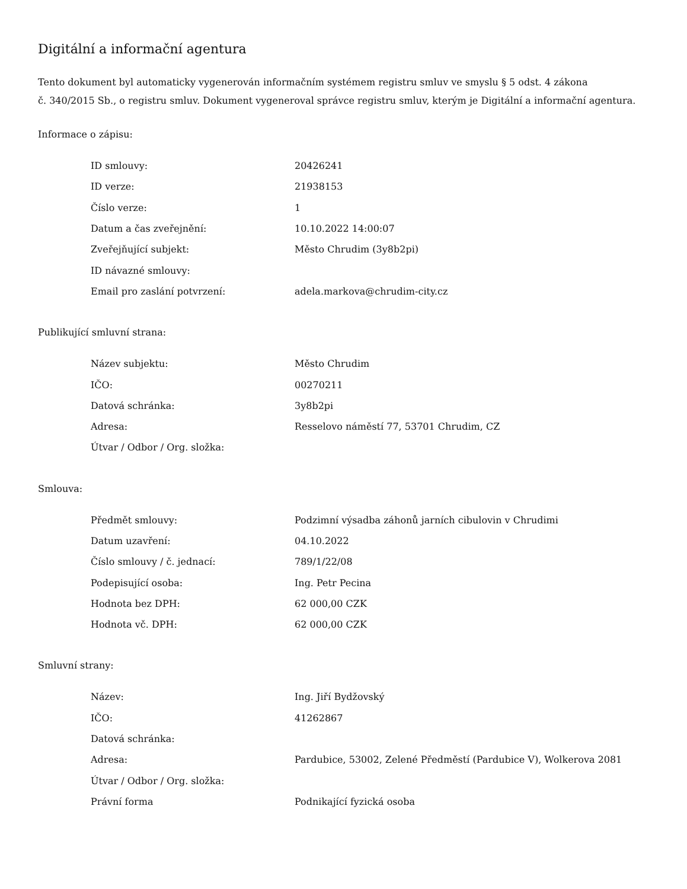Digitální a informační agentura
Tento dokument byl automaticky vygenerován informačním systémem registru smluv ve smyslu § 5 odst. 4 zákona
č. 340/2015 Sb., o registru smluv. Dokument vygeneroval správce registru smluv, kterým je Digitální a informační agentura.
Informace o zápisu:
| ID smlouvy: | 20426241 |
| ID verze: | 21938153 |
| Číslo verze: | 1 |
| Datum a čas zveřejnění: | 10.10.2022 14:00:07 |
| Zveřejňující subjekt: | Město Chrudim (3y8b2pi) |
| ID návazné smlouvy: | |
| Email pro zaslání potvrzení: | adela.markova@chrudim-city.cz |
Publikující smluvní strana:
| Název subjektu: | Město Chrudim |
| IČO: | 00270211 |
| Datová schránka: | 3y8b2pi |
| Adresa: | Resselovo náměstí 77, 53701 Chrudim, CZ |
| Útvar / Odbor / Org. složka: | |
Smlouva:
| Předmět smlouvy: | Podzimní výsadba záhonů jarních cibulovin v Chrudimi |
| Datum uzavření: | 04.10.2022 |
| Číslo smlouvy / č. jednací: | 789/1/22/08 |
| Podepisující osoba: | Ing. Petr Pecina |
| Hodnota bez DPH: | 62 000,00 CZK |
| Hodnota vč. DPH: | 62 000,00 CZK |
Smluvní strany:
| Název: | Ing. Jiří Bydžovský |
| IČO: | 41262867 |
| Datová schránka: | |
| Adresa: | Pardubice, 53002, Zelené Předměstí (Pardubice V), Wolkerova 2081 |
| Útvar / Odbor / Org. složka: | |
| Právní forma | Podnikající fyzická osoba |